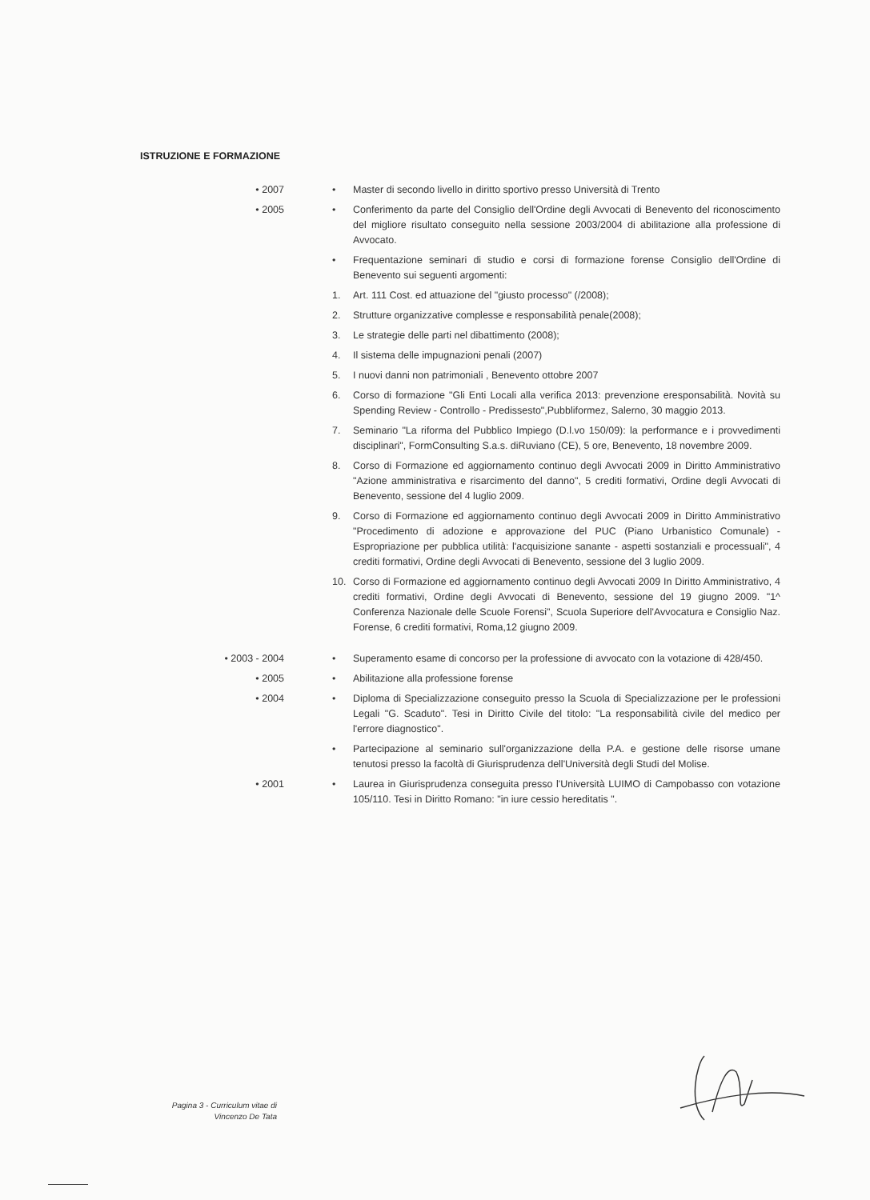ISTRUZIONE E FORMAZIONE
• 2007 • Master di secondo livello in diritto sportivo presso Università di Trento
• 2005 • Conferimento da parte del Consiglio dell'Ordine degli Avvocati di Benevento del riconoscimento del migliore risultato conseguito nella sessione 2003/2004 di abilitazione alla professione di Avvocato.
• Frequentazione seminari di studio e corsi di formazione forense Consiglio dell'Ordine di Benevento sui seguenti argomenti:
1. Art. 111 Cost. ed attuazione del "giusto processo" (/2008);
2. Strutture organizzative complesse e responsabilità penale(2008);
3. Le strategie delle parti nel dibattimento (2008);
4. Il sistema delle impugnazioni penali (2007)
5. I nuovi danni non patrimoniali , Benevento ottobre 2007
6. Corso di formazione "Gli Enti Locali alla verifica 2013: prevenzione eresponsabilità. Novità su Spending Review - Controllo - Predissesto",Pubbliformez, Salerno, 30 maggio 2013.
7. Seminario "La riforma del Pubblico Impiego (D.l.vo 150/09): la performance e i provvedimenti disciplinari", FormConsulting S.a.s. diRuviano (CE), 5 ore, Benevento, 18 novembre 2009.
8. Corso di Formazione ed aggiornamento continuo degli Avvocati 2009 in Diritto Amministrativo "Azione amministrativa e risarcimento del danno", 5 crediti formativi, Ordine degli Avvocati di Benevento, sessione del 4 luglio 2009.
9. Corso di Formazione ed aggiornamento continuo degli Avvocati 2009 in Diritto Amministrativo "Procedimento di adozione e approvazione del PUC (Piano Urbanistico Comunale) - Espropriazione per pubblica utilità: l'acquisizione sanante - aspetti sostanziali e processuali", 4 crediti formativi, Ordine degli Avvocati di Benevento, sessione del 3 luglio 2009.
10. Corso di Formazione ed aggiornamento continuo degli Avvocati 2009 In Diritto Amministrativo, 4 crediti formativi, Ordine degli Avvocati di Benevento, sessione del 19 giugno 2009. "1^ Conferenza Nazionale delle Scuole Forensi", Scuola Superiore dell'Avvocatura e Consiglio Naz. Forense, 6 crediti formativi, Roma,12 giugno 2009.
• 2003 - 2004 • Superamento esame di concorso per la professione di avvocato con la votazione di 428/450.
• 2005 • Abilitazione alla professione forense
• 2004 • Diploma di Specializzazione conseguito presso la Scuola di Specializzazione per le professioni Legali "G. Scaduto". Tesi in Diritto Civile del titolo: "La responsabilità civile del medico per l'errore diagnostico".
• Partecipazione al seminario sull'organizzazione della P.A. e gestione delle risorse umane tenutosi presso la facoltà di Giurisprudenza dell'Università degli Studi del Molise.
• 2001 • Laurea in Giurisprudenza conseguita presso l'Università LUIMO di Campobasso con votazione 105/110. Tesi in Diritto Romano: "in iure cessio hereditatis ".
Pagina 3 - Curriculum vitae di
Vincenzo De Tata